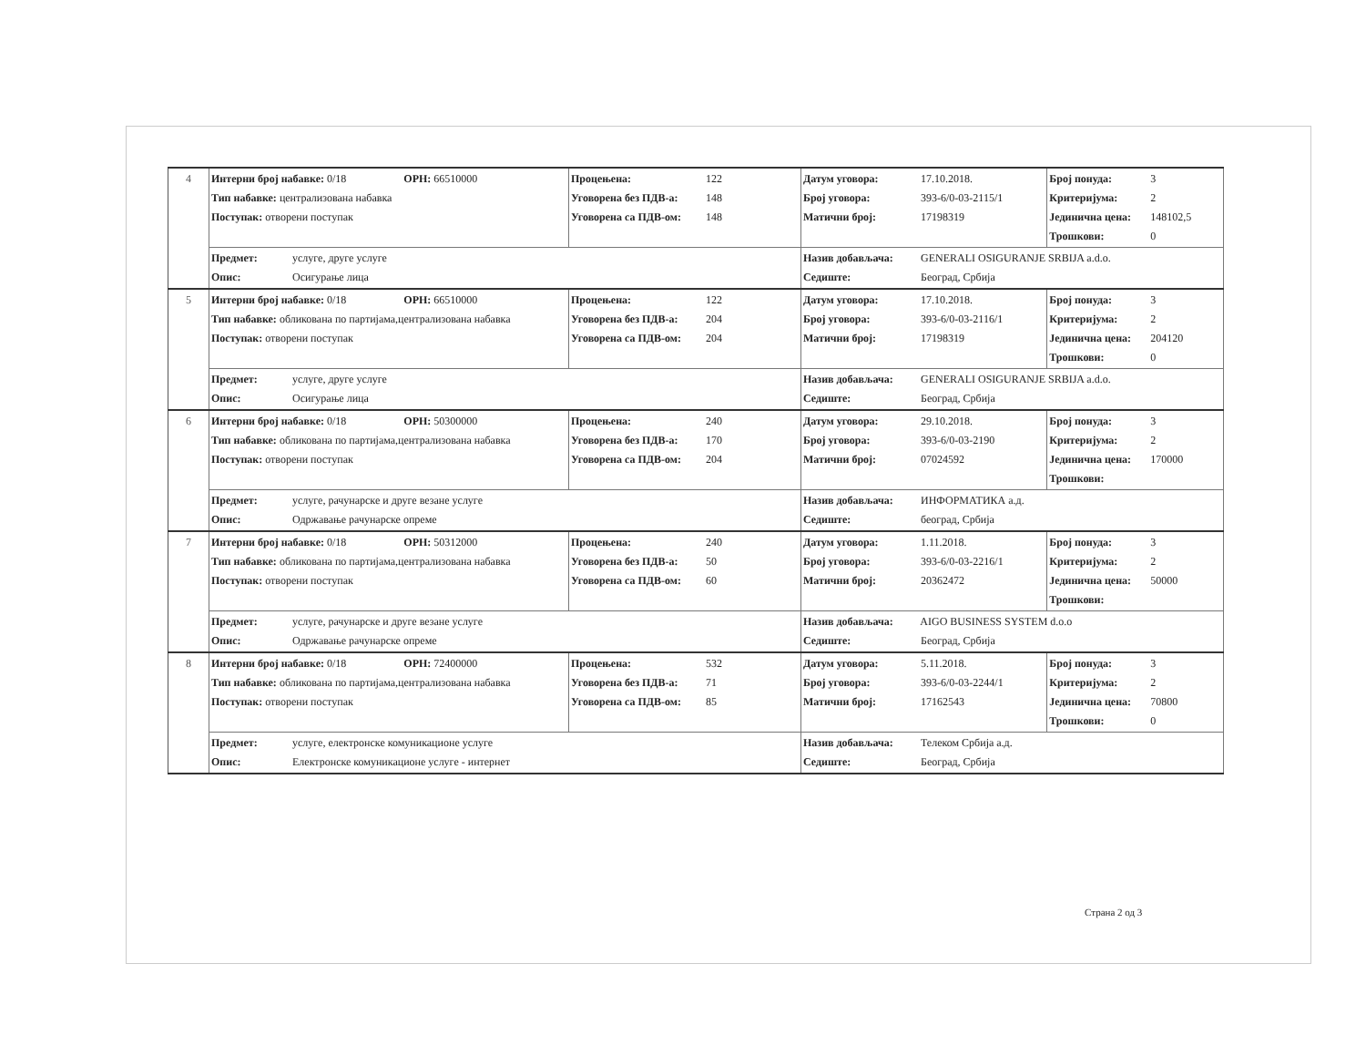| 4 | Интерни број набавке: 0/18 ОРН: 66510000 Тип набавке: централизована набавка Поступак: отворени поступак | Процењена: 122 Уговорена без ПДВ-а: 148 Уговорена са ПДВ-ом: 148 | Датум уговора: 17.10.2018. Број уговора: 393-6/0-03-2115/1 Матични број: 17198319 | Број понуда: 3 Критеријума: 2 Јединична цена: 148102,5 Трошкови: 0 |
| | Предмет: услуге, друге услуге Опис: Осигурање лица | | Назив добављача: GENERALI OSIGURANJE SRBIJA a.d.o. Седиште: Београд, Србија | |
| 5 | Интерни број набавке: 0/18 ОРН: 66510000 Тип набавке: обликована по партијама,централизована набавка Поступак: отворени поступак | Процењена: 122 Уговорена без ПДВ-а: 204 Уговорена са ПДВ-ом: 204 | Датум уговора: 17.10.2018. Број уговора: 393-6/0-03-2116/1 Матични број: 17198319 | Број понуда: 3 Критеријума: 2 Јединична цена: 204120 Трошкови: 0 |
| | Предмет: услуге, друге услуге Опис: Осигурање лица | | Назив добављача: GENERALI OSIGURANJE SRBIJA a.d.o. Седиште: Београд, Србија | |
| 6 | Интерни број набавке: 0/18 ОРН: 50300000 Тип набавке: обликована по партијама,централизована набавка Поступак: отворени поступак | Процењена: 240 Уговорена без ПДВ-а: 170 Уговорена са ПДВ-ом: 204 | Датум уговора: 29.10.2018. Број уговора: 393-6/0-03-2190 Матични број: 07024592 | Број понуда: 3 Критеријума: 2 Јединична цена: 170000 Трошкови: |
| | Предмет: услуге, рачунарске и друге везане услуге Опис: Одржавање рачунарске опреме | | Назив добављача: ИНФОРМАТИКА а.д. Седиште: београд, Србија | |
| 7 | Интерни број набавке: 0/18 ОРН: 50312000 Тип набавке: обликована по партијама,централизована набавка Поступак: отворени поступак | Процењена: 240 Уговорена без ПДВ-а: 50 Уговорена са ПДВ-ом: 60 | Датум уговора: 1.11.2018. Број уговора: 393-6/0-03-2216/1 Матични број: 20362472 | Број понуда: 3 Критеријума: 2 Јединична цена: 50000 Трошкови: |
| | Предмет: услуге, рачунарске и друге везане услуге Опис: Одржавање рачунарске опреме | | Назив добављача: AIGO BUSINESS SYSTEM d.o.o Седиште: Београд, Србија | |
| 8 | Интерни број набавке: 0/18 ОРН: 72400000 Тип набавке: обликована по партијама,централизована набавка Поступак: отворени поступак | Процењена: 532 Уговорена без ПДВ-а: 71 Уговорена са ПДВ-ом: 85 | Датум уговора: 5.11.2018. Број уговора: 393-6/0-03-2244/1 Матични број: 17162543 | Број понуда: 3 Критеријума: 2 Јединична цена: 70800 Трошкови: 0 |
| | Предмет: услуге, електронске комуникационе услуге Опис: Електронске комуникационе услуге - интернет | | Назив добављача: Телеком Србија а.д. Седиште: Београд, Србија | |
Страна 2 од 3